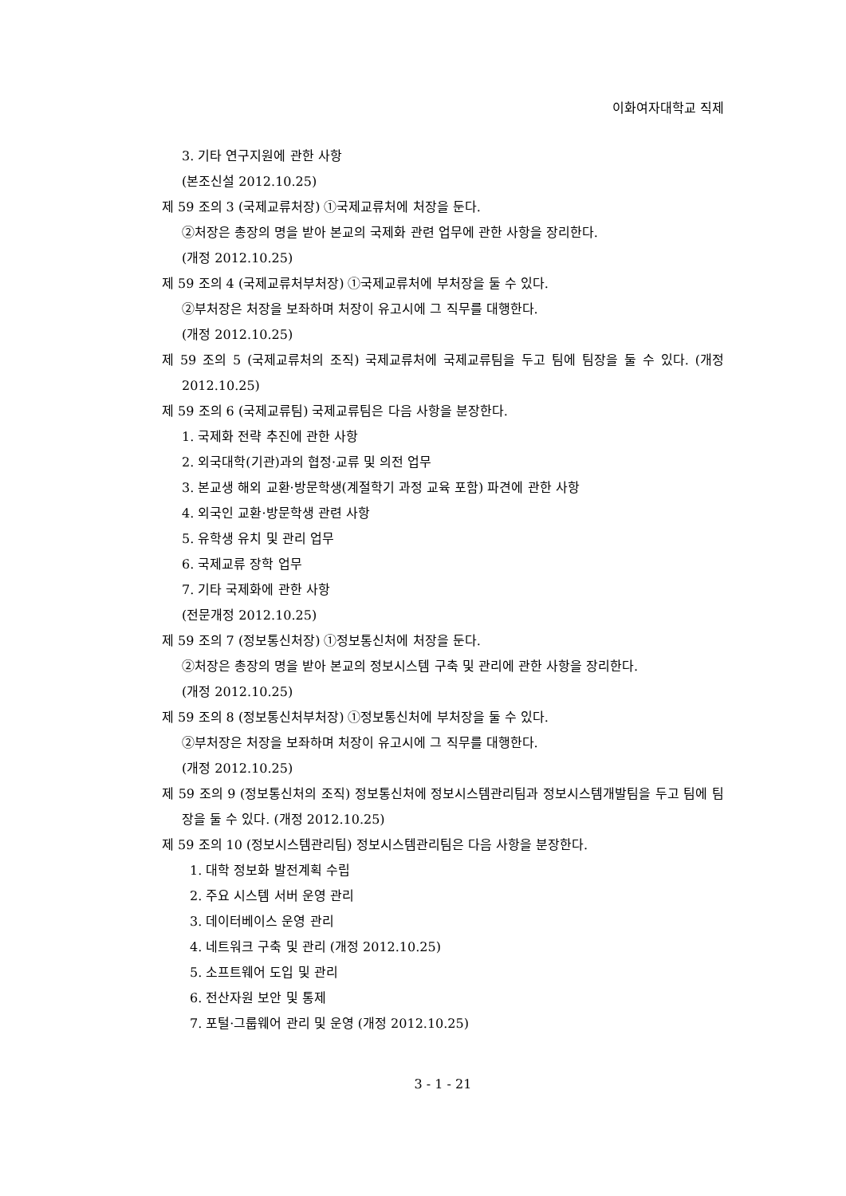이화여자대학교 직제
3. 기타 연구지원에 관한 사항
(본조신설 2012.10.25)
제 59 조의 3 (국제교류처장) ①국제교류처에 처장을 둔다.
②처장은 총장의 명을 받아 본교의 국제화 관련 업무에 관한 사항을 장리한다.
(개정 2012.10.25)
제 59 조의 4 (국제교류처부처장) ①국제교류처에 부처장을 둘 수 있다.
②부처장은 처장을 보좌하며 처장이 유고시에 그 직무를 대행한다.
(개정 2012.10.25)
제 59 조의 5 (국제교류처의 조직) 국제교류처에 국제교류팀을 두고 팀에 팀장을 둘 수 있다. (개정 2012.10.25)
제 59 조의 6 (국제교류팀) 국제교류팀은 다음 사항을 분장한다.
1. 국제화 전략 추진에 관한 사항
2. 외국대학(기관)과의 협정·교류 및 의전 업무
3. 본교생 해외 교환·방문학생(계절학기 과정 교육 포함) 파견에 관한 사항
4. 외국인 교환·방문학생 관련 사항
5. 유학생 유치 및 관리 업무
6. 국제교류 장학 업무
7. 기타 국제화에 관한 사항
(전문개정 2012.10.25)
제 59 조의 7 (정보통신처장) ①정보통신처에 처장을 둔다.
②처장은 총장의 명을 받아 본교의 정보시스템 구축 및 관리에 관한 사항을 장리한다.
(개정 2012.10.25)
제 59 조의 8 (정보통신처부처장) ①정보통신처에 부처장을 둘 수 있다.
②부처장은 처장을 보좌하며 처장이 유고시에 그 직무를 대행한다.
(개정 2012.10.25)
제 59 조의 9 (정보통신처의 조직) 정보통신처에 정보시스템관리팀과 정보시스템개발팀을 두고 팀에 팀장을 둘 수 있다. (개정 2012.10.25)
제 59 조의 10 (정보시스템관리팀) 정보시스템관리팀은 다음 사항을 분장한다.
1. 대학 정보화 발전계획 수립
2. 주요 시스템 서버 운영 관리
3. 데이터베이스 운영 관리
4. 네트워크 구축 및 관리 (개정 2012.10.25)
5. 소프트웨어 도입 및 관리
6. 전산자원 보안 및 통제
7. 포털·그룹웨어 관리 및 운영 (개정 2012.10.25)
3 - 1 - 21